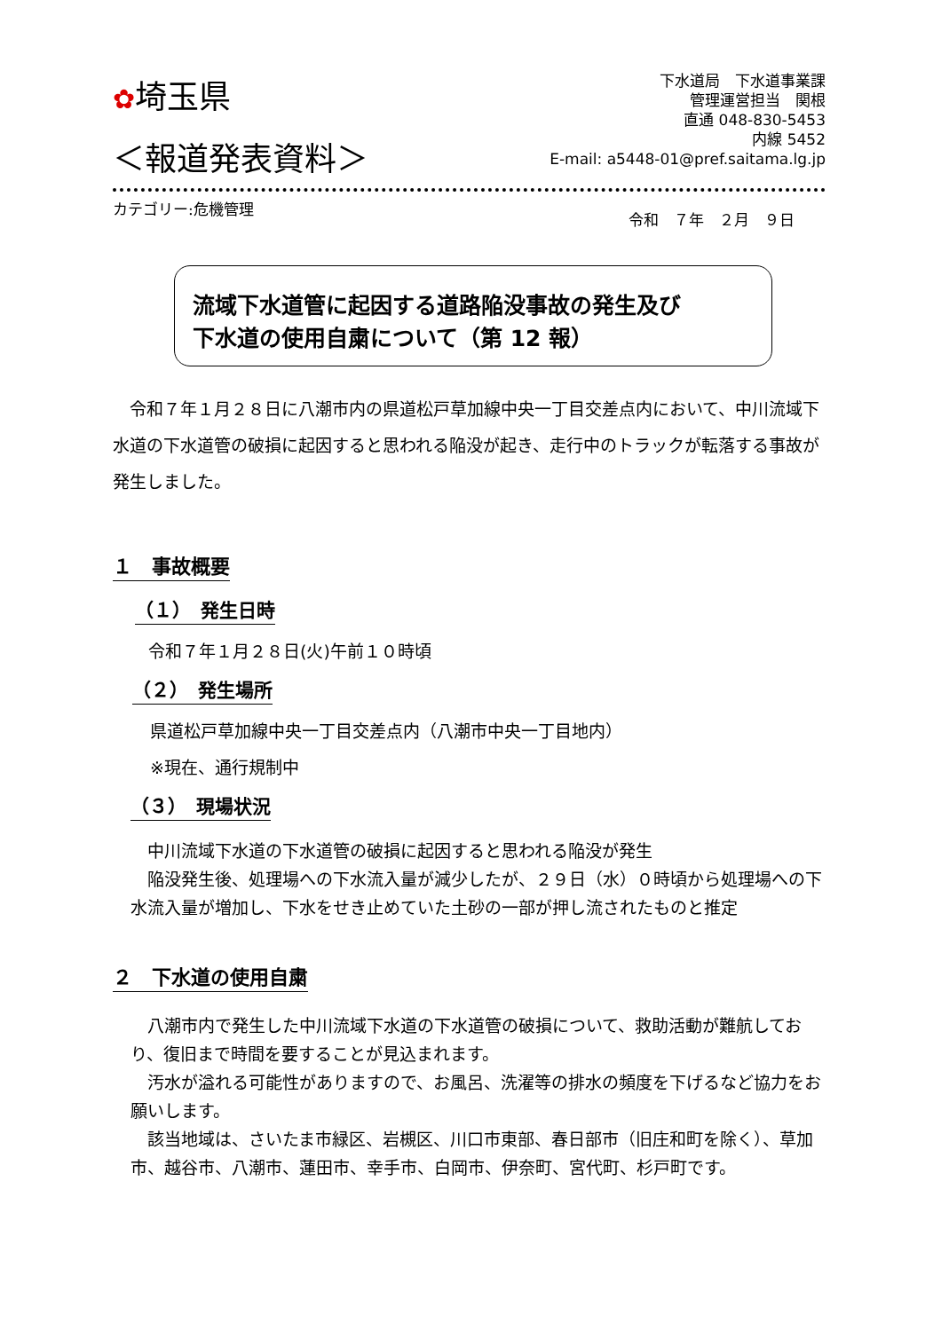✿埼玉県
下水道局　下水道事業課
管理運営担当　関根
直通 048-830-5453
内線 5452
E-mail: a5448-01@pref.saitama.lg.jp
＜報道発表資料＞
カテゴリー:危機管理
令和　７年　２月　９日
流域下水道管に起因する道路陥没事故の発生及び
下水道の使用自粛について（第 12 報）
　令和７年１月２８日に八潮市内の県道松戸草加線中央一丁目交差点内において、中川流域下水道の下水道管の破損に起因すると思われる陥没が起き、走行中のトラックが転落する事故が発生しました。
１　事故概要
（１）　発生日時
令和７年１月２８日(火)午前１０時頃
（２）　発生場所
県道松戸草加線中央一丁目交差点内（八潮市中央一丁目地内）
※現在、通行規制中
（３）　現場状況
　中川流域下水道の下水道管の破損に起因すると思われる陥没が発生
　陥没発生後、処理場への下水流入量が減少したが、２９日（水）０時頃から処理場への下水流入量が増加し、下水をせき止めていた土砂の一部が押し流されたものと推定
２　下水道の使用自粛
　八潮市内で発生した中川流域下水道の下水道管の破損について、救助活動が難航しており、復旧まで時間を要することが見込まれます。
　汚水が溢れる可能性がありますので、お風呂、洗濯等の排水の頻度を下げるなど協力をお願いします。
　該当地域は、さいたま市緑区、岩槻区、川口市東部、春日部市（旧庄和町を除く）、草加市、越谷市、八潮市、蓮田市、幸手市、白岡市、伊奈町、宮代町、杉戸町です。